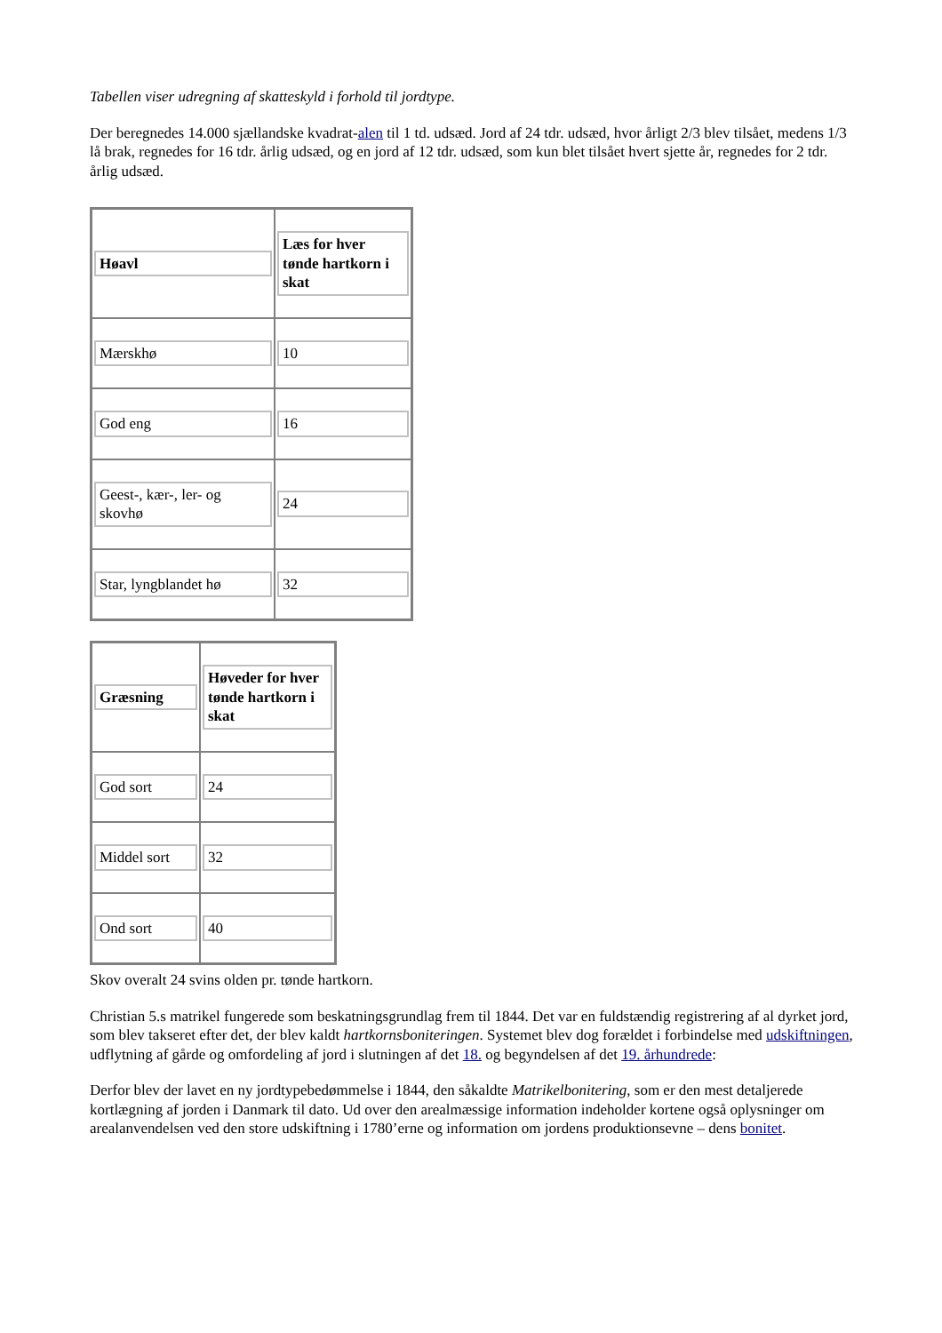Tabellen viser udregning af skatteskyld i forhold til jordtype.
Der beregnedes 14.000 sjællandske kvadrat-alen til 1 td. udsæd. Jord af 24 tdr. udsæd, hvor årligt 2/3 blev tilsået, medens 1/3 lå brak, regnedes for 16 tdr. årlig udsæd, og en jord af 12 tdr. udsæd, som kun blet tilsået hvert sjette år, regnedes for 2 tdr. årlig udsæd.
| Høavl | Læs for hver tønde hartkorn i skat |
| Mærskhø | 10 |
| God eng | 16 |
| Geest-, kær-, ler- og skovhø | 24 |
| Star, lyngblandet hø | 32 |
| Græsning | Høveder for hver tønde hartkorn i skat |
| God sort | 24 |
| Middel sort | 32 |
| Ond sort | 40 |
Skov overalt 24 svins olden pr. tønde hartkorn.
Christian 5.s matrikel fungerede som beskatningsgrundlag frem til 1844. Det var en fuldstændig registrering af al dyrket jord, som blev takseret efter det, der blev kaldt hartkornsboniteringen. Systemet blev dog forældet i forbindelse med udskiftningen, udflytning af gårde og omfordeling af jord i slutningen af det 18. og begyndelsen af det 19. århundrede:
Derfor blev der lavet en ny jordtypebedømmelse i 1844, den såkaldte Matrikelbonitering, som er den mest detaljerede kortlægning af jorden i Danmark til dato. Ud over den arealmæssige information indeholder kortene også oplysninger om arealanvendelsen ved den store udskiftning i 1780’erne og information om jordens produktionsevne – dens bonitet.